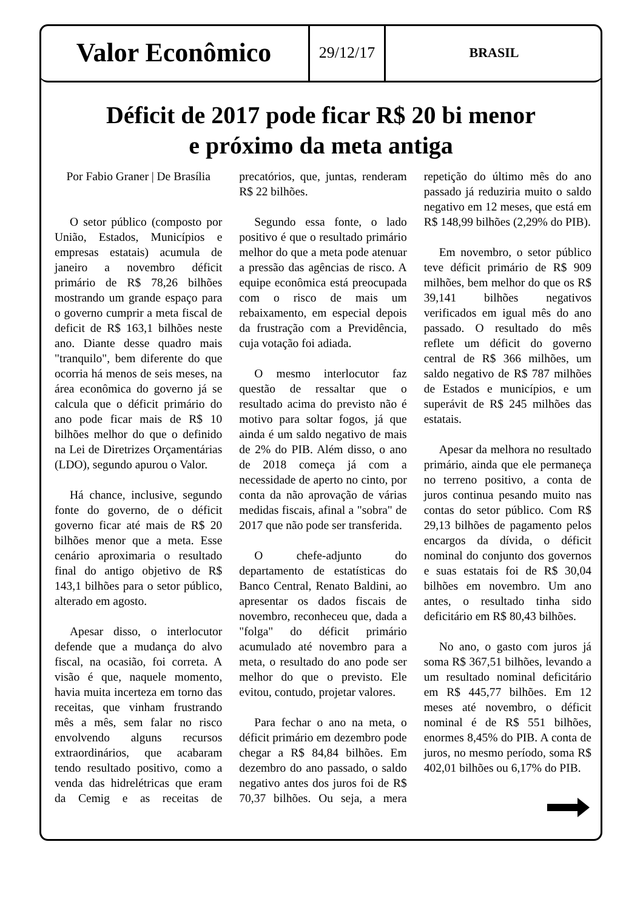Valor Econômico
29/12/17
BRASIL
Déficit de 2017 pode ficar R$ 20 bi menor
e próximo da meta antiga
Por Fabio Graner | De Brasília
O setor público (composto por União, Estados, Municípios e empresas estatais) acumula de janeiro a novembro déficit primário de R$ 78,26 bilhões mostrando um grande espaço para o governo cumprir a meta fiscal de deficit de R$ 163,1 bilhões neste ano. Diante desse quadro mais "tranquilo", bem diferente do que ocorria há menos de seis meses, na área econômica do governo já se calcula que o déficit primário do ano pode ficar mais de R$ 10 bilhões melhor do que o definido na Lei de Diretrizes Orçamentárias (LDO), segundo apurou o Valor.
Há chance, inclusive, segundo fonte do governo, de o déficit governo ficar até mais de R$ 20 bilhões menor que a meta. Esse cenário aproximaria o resultado final do antigo objetivo de R$ 143,1 bilhões para o setor público, alterado em agosto.
Apesar disso, o interlocutor defende que a mudança do alvo fiscal, na ocasião, foi correta. A visão é que, naquele momento, havia muita incerteza em torno das receitas, que vinham frustrando mês a mês, sem falar no risco envolvendo alguns recursos extraordinários, que acabaram tendo resultado positivo, como a venda das hidrelétricas que eram da Cemig e as receitas de precatórios, que, juntas, renderam R$ 22 bilhões.
Segundo essa fonte, o lado positivo é que o resultado primário melhor do que a meta pode atenuar a pressão das agências de risco. A equipe econômica está preocupada com o risco de mais um rebaixamento, em especial depois da frustração com a Previdência, cuja votação foi adiada.
O mesmo interlocutor faz questão de ressaltar que o resultado acima do previsto não é motivo para soltar fogos, já que ainda é um saldo negativo de mais de 2% do PIB. Além disso, o ano de 2018 começa já com a necessidade de aperto no cinto, por conta da não aprovação de várias medidas fiscais, afinal a "sobra" de 2017 que não pode ser transferida.
O chefe-adjunto do departamento de estatísticas do Banco Central, Renato Baldini, ao apresentar os dados fiscais de novembro, reconheceu que, dada a "folga" do déficit primário acumulado até novembro para a meta, o resultado do ano pode ser melhor do que o previsto. Ele evitou, contudo, projetar valores.
Para fechar o ano na meta, o déficit primário em dezembro pode chegar a R$ 84,84 bilhões. Em dezembro do ano passado, o saldo negativo antes dos juros foi de R$ 70,37 bilhões. Ou seja, a mera repetição do último mês do ano passado já reduziria muito o saldo negativo em 12 meses, que está em R$ 148,99 bilhões (2,29% do PIB).
Em novembro, o setor público teve déficit primário de R$ 909 milhões, bem melhor do que os R$ 39,141 bilhões negativos verificados em igual mês do ano passado. O resultado do mês reflete um déficit do governo central de R$ 366 milhões, um saldo negativo de R$ 787 milhões de Estados e municípios, e um superávit de R$ 245 milhões das estatais.
Apesar da melhora no resultado primário, ainda que ele permaneça no terreno positivo, a conta de juros continua pesando muito nas contas do setor público. Com R$ 29,13 bilhões de pagamento pelos encargos da dívida, o déficit nominal do conjunto dos governos e suas estatais foi de R$ 30,04 bilhões em novembro. Um ano antes, o resultado tinha sido deficitário em R$ 80,43 bilhões.
No ano, o gasto com juros já soma R$ 367,51 bilhões, levando a um resultado nominal deficitário em R$ 445,77 bilhões. Em 12 meses até novembro, o déficit nominal é de R$ 551 bilhões, enormes 8,45% do PIB. A conta de juros, no mesmo período, soma R$ 402,01 bilhões ou 6,17% do PIB.